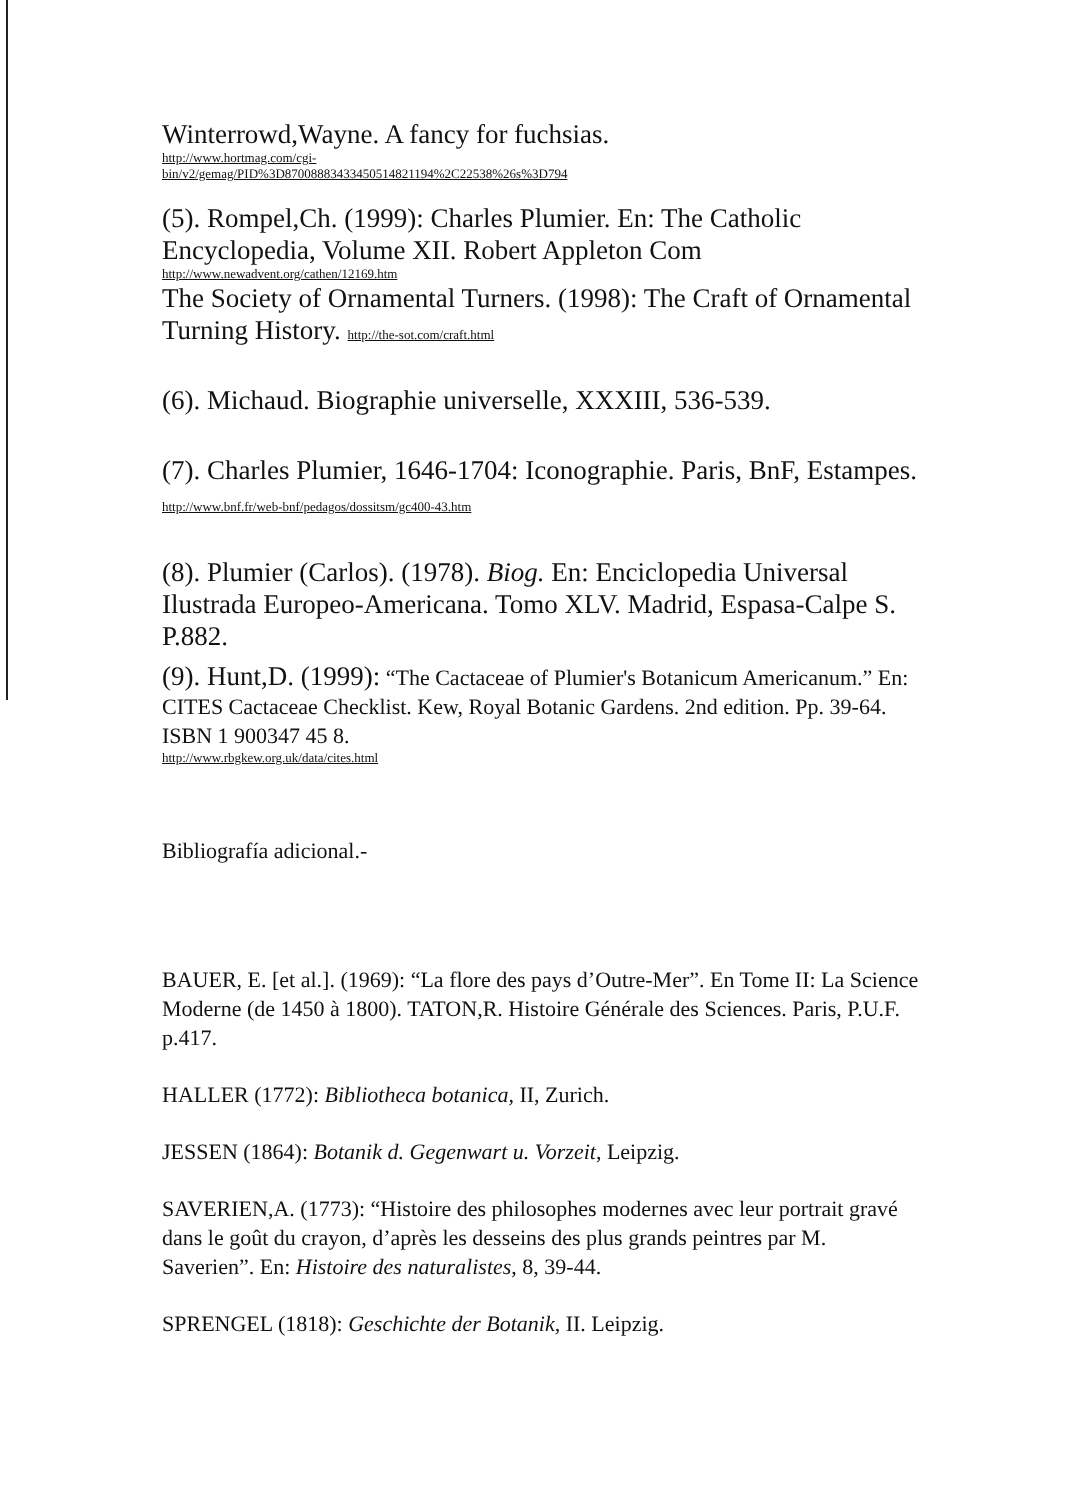Winterrowd,Wayne. A fancy for fuchsias.
http://www.hortmag.com/cgi-
bin/v2/gemag/PID%3D8700888343345051482​1194%2C22538%26s%3D794
(5). Rompel,Ch. (1999): Charles Plumier. En: The Catholic Encyclopedia, Volume XII. Robert Appleton Com
http://www.newadvent.org/cathen/12169.htm
The Society of Ornamental Turners. (1998): The Craft of Ornamental Turning History. http://the-sot.com/craft.html
(6). Michaud. Biographie universelle, XXXIII, 536-539.
(7). Charles Plumier, 1646-1704: Iconographie. Paris, BnF, Estampes. http://www.bnf.fr/web-bnf/pedagos/dossitsm/gc400-43.htm
(8). Plumier (Carlos). (1978). Biog. En: Enciclopedia Universal Ilustrada Europeo-Americana. Tomo XLV. Madrid, Espasa-Calpe S. P.882.
(9). Hunt,D. (1999): “The Cactaceae of Plumier's Botanicum Americanum.” En: CITES Cactaceae Checklist. Kew, Royal Botanic Gardens. 2nd edition. Pp. 39-64. ISBN 1 900347 45 8.
http://www.rbgkew.org.uk/data/cites.html
Bibliografía adicional.-
BAUER, E. [et al.]. (1969): “La flore des pays d’Outre-Mer”. En Tome II: La Science Moderne (de 1450 à 1800). TATON,R. Histoire Générale des Sciences. Paris, P.U.F. p.417.
HALLER (1772): Bibliotheca botanica, II, Zurich.
JESSEN (1864): Botanik d. Gegenwart u. Vorzeit, Leipzig.
SAVERIEN,A. (1773): “Histoire des philosophes modernes avec leur portrait gravé dans le goût du crayon, d’après les desseins des plus grands peintres par M. Saverien”. En: Histoire des naturalistes, 8, 39-44.
SPRENGEL (1818): Geschichte der Botanik, II. Leipzig.